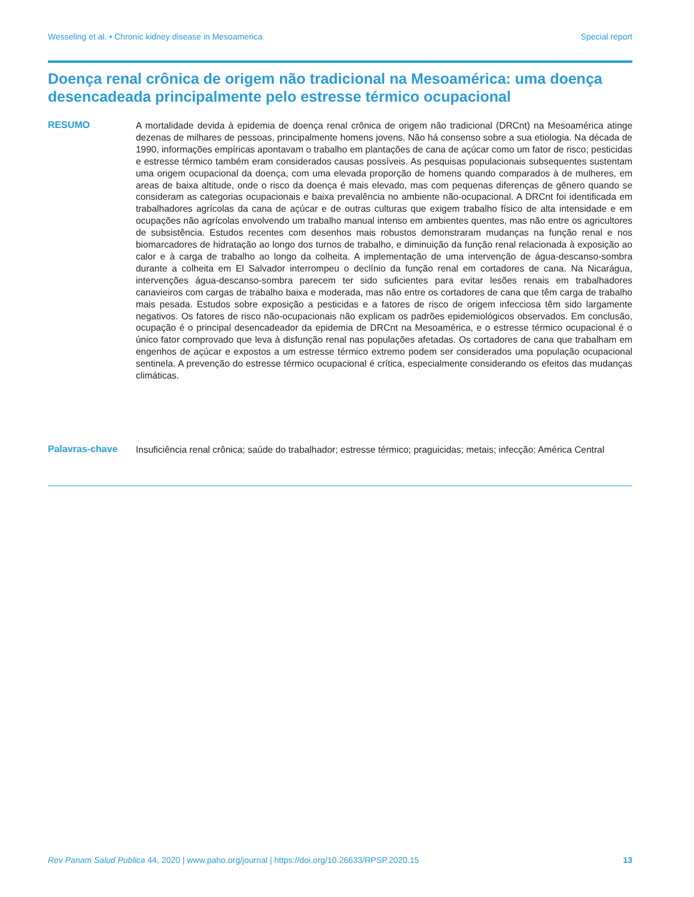Wesseling et al. • Chronic kidney disease in Mesoamerica Special report
Doença renal crônica de origem não tradicional na Mesoamérica: uma doença desencadeada principalmente pelo estresse térmico ocupacional
RESUMO
A mortalidade devida à epidemia de doença renal crônica de origem não tradicional (DRCnt) na Mesoamérica atinge dezenas de milhares de pessoas, principalmente homens jovens. Não há consenso sobre a sua etiologia. Na década de 1990, informações empíricas apontavam o trabalho em plantações de cana de açúcar como um fator de risco; pesticidas e estresse térmico também eram considerados causas possíveis. As pesquisas populacionais subsequentes sustentam uma origem ocupacional da doença, com uma elevada proporção de homens quando comparados à de mulheres, em areas de baixa altitude, onde o risco da doença é mais elevado, mas com pequenas diferenças de gênero quando se consideram as categorias ocupacionais e baixa prevalência no ambiente não-ocupacional. A DRCnt foi identificada em trabalhadores agrícolas da cana de açúcar e de outras culturas que exigem trabalho físico de alta intensidade e em ocupações não agrícolas envolvendo um trabalho manual intenso em ambientes quentes, mas não entre os agricultores de subsistência. Estudos recentes com desenhos mais robustos demonstraram mudanças na função renal e nos biomarcadores de hidratação ao longo dos turnos de trabalho, e diminuição da função renal relacionada à exposição ao calor e à carga de trabalho ao longo da colheita. A implementação de uma intervenção de água-descanso-sombra durante a colheita em El Salvador interrompeu o declínio da função renal em cortadores de cana. Na Nicarágua, intervenções água-descanso-sombra parecem ter sido suficientes para evitar lesões renais em trabalhadores canavieiros com cargas de trabalho baixa e moderada, mas não entre os cortadores de cana que têm carga de trabalho mais pesada. Estudos sobre exposição a pesticidas e a fatores de risco de origem infecciosa têm sido largamente negativos. Os fatores de risco não-ocupacionais não explicam os padrões epidemiológicos observados. Em conclusão, ocupação é o principal desencadeador da epidemia de DRCnt na Mesoamérica, e o estresse térmico ocupacional é o único fator comprovado que leva à disfunção renal nas populações afetadas. Os cortadores de cana que trabalham em engenhos de açúcar e expostos a um estresse térmico extremo podem ser considerados uma população ocupacional sentinela. A prevenção do estresse térmico ocupacional é crítica, especialmente considerando os efeitos das mudanças climáticas.
Palavras-chave
Insuficiência renal crônica; saúde do trabalhador; estresse térmico; praguicidas; metais; infecção; América Central
Rev Panam Salud Publica 44, 2020 | www.paho.org/journal | https://doi.org/10.26633/RPSP.2020.15 13